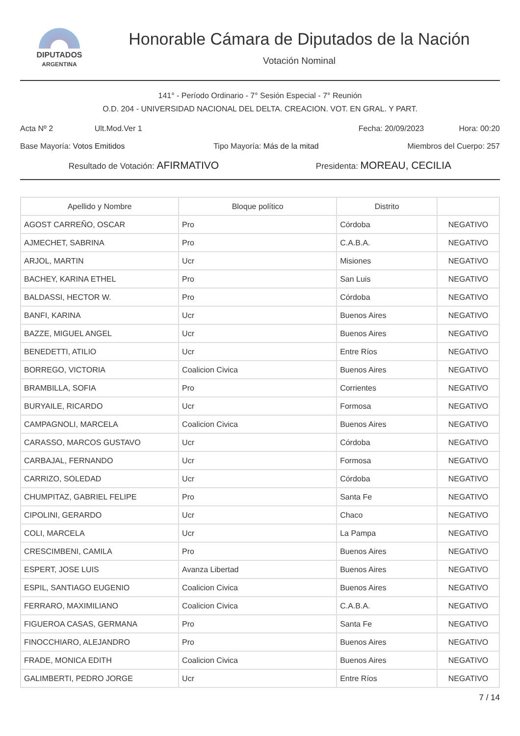DIPUTADOS
ARGENTINA
Honorable Cámara de Diputados de la Nación
Votación Nominal
141° - Período Ordinario - 7° Sesión Especial - 7° Reunión
O.D. 204 - UNIVERSIDAD NACIONAL DEL DELTA. CREACION. VOT. EN GRAL. Y PART.
Acta Nº 2 Ult.Mod.Ver 1 Fecha: 20/09/2023 Hora: 00:20
Base Mayoría: Votos Emitidos Tipo Mayoría: Más de la mitad Miembros del Cuerpo: 257
Resultado de Votación: AFIRMATIVO Presidenta: MOREAU, CECILIA
| Apellido y Nombre | Bloque político | Distrito | |
| --- | --- | --- | --- |
| AGOST CARREÑO, OSCAR | Pro | Córdoba | NEGATIVO |
| AJMECHET, SABRINA | Pro | C.A.B.A. | NEGATIVO |
| ARJOL, MARTIN | Ucr | Misiones | NEGATIVO |
| BACHEY, KARINA ETHEL | Pro | San Luis | NEGATIVO |
| BALDASSI, HECTOR W. | Pro | Córdoba | NEGATIVO |
| BANFI, KARINA | Ucr | Buenos Aires | NEGATIVO |
| BAZZE, MIGUEL ANGEL | Ucr | Buenos Aires | NEGATIVO |
| BENEDETTI, ATILIO | Ucr | Entre Ríos | NEGATIVO |
| BORREGO, VICTORIA | Coalicion Civica | Buenos Aires | NEGATIVO |
| BRAMBILLA, SOFIA | Pro | Corrientes | NEGATIVO |
| BURYAILE, RICARDO | Ucr | Formosa | NEGATIVO |
| CAMPAGNOLI, MARCELA | Coalicion Civica | Buenos Aires | NEGATIVO |
| CARASSO, MARCOS GUSTAVO | Ucr | Córdoba | NEGATIVO |
| CARBAJAL, FERNANDO | Ucr | Formosa | NEGATIVO |
| CARRIZO, SOLEDAD | Ucr | Córdoba | NEGATIVO |
| CHUMPITAZ, GABRIEL FELIPE | Pro | Santa Fe | NEGATIVO |
| CIPOLINI, GERARDO | Ucr | Chaco | NEGATIVO |
| COLI, MARCELA | Ucr | La Pampa | NEGATIVO |
| CRESCIMBENI, CAMILA | Pro | Buenos Aires | NEGATIVO |
| ESPERT, JOSE LUIS | Avanza Libertad | Buenos Aires | NEGATIVO |
| ESPIL, SANTIAGO EUGENIO | Coalicion Civica | Buenos Aires | NEGATIVO |
| FERRARO, MAXIMILIANO | Coalicion Civica | C.A.B.A. | NEGATIVO |
| FIGUEROA CASAS, GERMANA | Pro | Santa Fe | NEGATIVO |
| FINOCCHIARO, ALEJANDRO | Pro | Buenos Aires | NEGATIVO |
| FRADE, MONICA EDITH | Coalicion Civica | Buenos Aires | NEGATIVO |
| GALIMBERTI, PEDRO JORGE | Ucr | Entre Ríos | NEGATIVO |
7 / 14